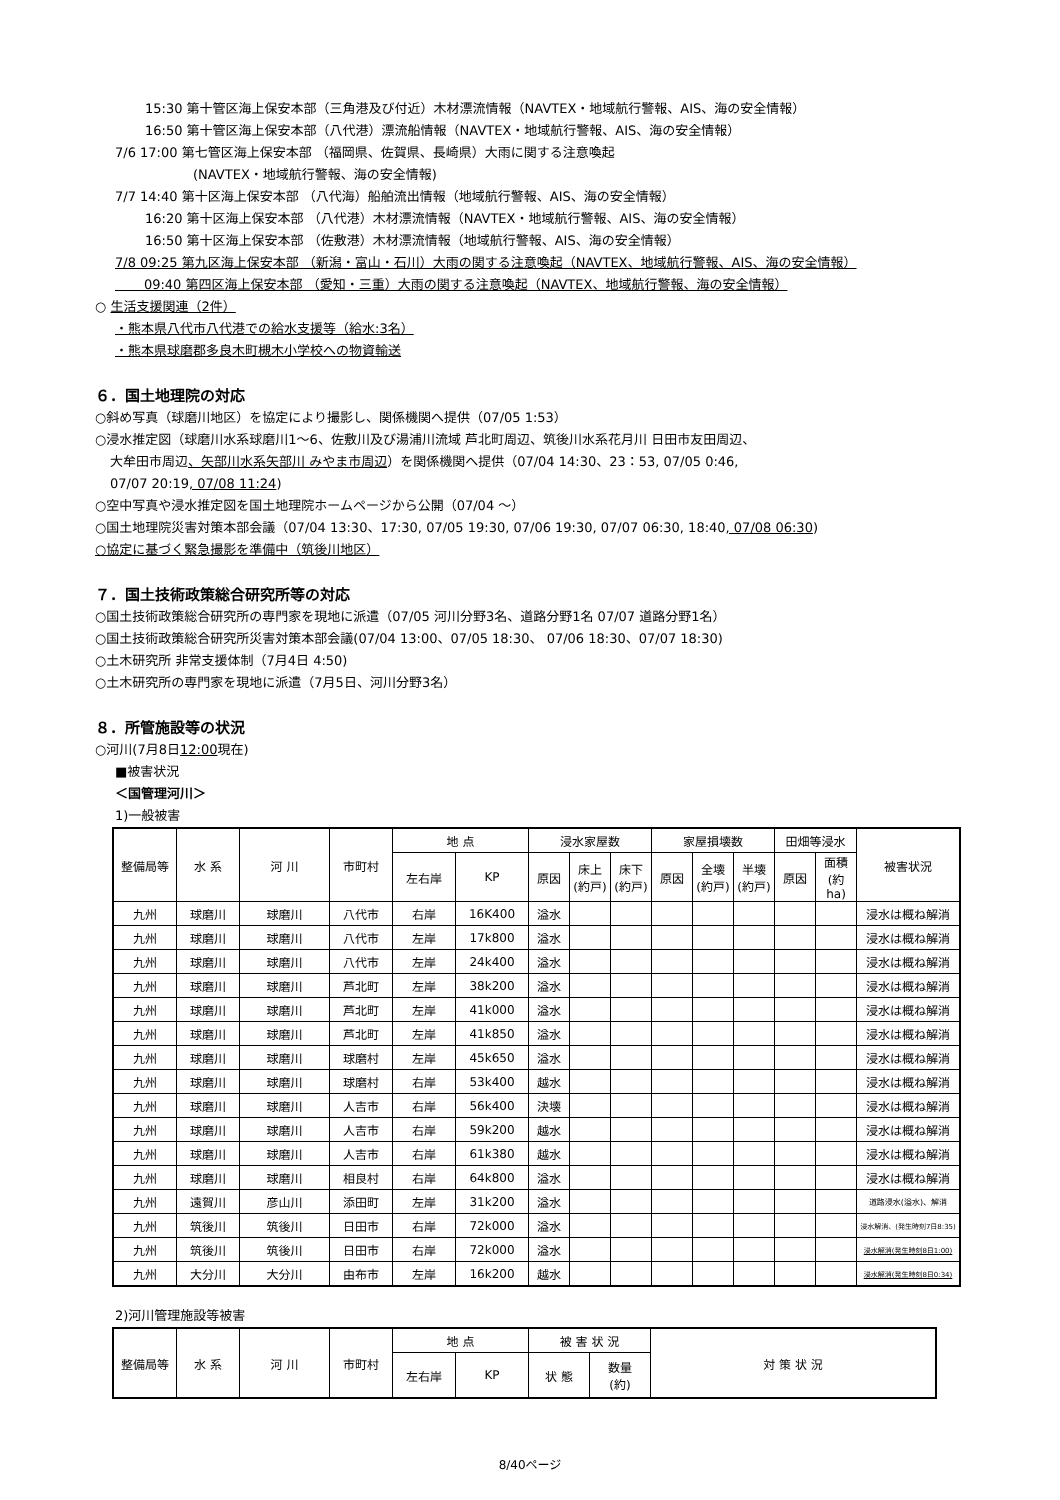15:30 第十管区海上保安本部（三角港及び付近）木材漂流情報（NAVTEX・地域航行警報、AIS、海の安全情報）
16:50 第十管区海上保安本部（八代港）漂流船情報（NAVTEX・地域航行警報、AIS、海の安全情報）
7/6 17:00 第七管区海上保安本部 （福岡県、佐賀県、長崎県）大雨に関する注意喚起
(NAVTEX・地域航行警報、海の安全情報)
7/7 14:40 第十区海上保安本部 （八代海）船舶流出情報（地域航行警報、AIS、海の安全情報）
16:20 第十区海上保安本部 （八代港）木材漂流情報（NAVTEX・地域航行警報、AIS、海の安全情報）
16:50 第十区海上保安本部 （佐敷港）木材漂流情報（地域航行警報、AIS、海の安全情報）
7/8 09:25 第九区海上保安本部 （新潟・富山・石川）大雨の関する注意喚起（NAVTEX、地域航行警報、AIS、海の安全情報）
09:40 第四区海上保安本部 （愛知・三重）大雨の関する注意喚起（NAVTEX、地域航行警報、海の安全情報）
○ 生活支援関連（2件）
・熊本県八代市八代港での給水支援等（給水:3名）
・熊本県球磨郡多良木町槻木小学校への物資輸送
６．国土地理院の対応
○斜め写真（球磨川地区）を協定により撮影し、関係機関へ提供（07/05 1:53）
○浸水推定図（球磨川水系球磨川1～6、佐敷川及び湯浦川流域 芦北町周辺、筑後川水系花月川 日田市友田周辺、
大牟田市周辺、矢部川水系矢部川 みやま市周辺）を関係機関へ提供（07/04 14:30、23：53, 07/05 0:46,
07/07 20:19, 07/08 11:24)
○空中写真や浸水推定図を国土地理院ホームページから公開（07/04 ～）
○国土地理院災害対策本部会議（07/04 13:30、17:30, 07/05 19:30, 07/06 19:30, 07/07 06:30, 18:40, 07/08 06:30)
○協定に基づく緊急撮影を準備中（筑後川地区）
７．国土技術政策総合研究所等の対応
○国土技術政策総合研究所の専門家を現地に派遣（07/05 河川分野3名、道路分野1名 07/07 道路分野1名）
○国土技術政策総合研究所災害対策本部会議(07/04 13:00、07/05 18:30、 07/06 18:30、07/07 18:30)
○土木研究所 非常支援体制（7月4日 4:50)
○土木研究所の専門家を現地に派遣（7月5日、河川分野3名）
８．所管施設等の状況
○河川(7月8日12:00現在)
■被害状況
＜国管理河川＞
1)一般被害
| 整備局等 | 水 系 | 河 川 | 市町村 | 地 点 | | 浸水家屋数 | | | 家屋損壊数 | | | 田畑等浸水 | | 被害状況 |
| --- | --- | --- | --- | --- | --- | --- | --- | --- | --- | --- | --- | --- | --- | --- |
| | | | | 左右岸 | KP | 原因 | 床上 (約戸) | 床下 (約戸) | 原因 | 全壊 (約戸) | 半壊 (約戸) | 原因 | 面積 (約ha) | |
| 九州 | 球磨川 | 球磨川 | 八代市 | 右岸 | 16K400 | 溢水 | | | | | | | | 浸水は概ね解消 |
| 九州 | 球磨川 | 球磨川 | 八代市 | 左岸 | 17k800 | 溢水 | | | | | | | | 浸水は概ね解消 |
| 九州 | 球磨川 | 球磨川 | 八代市 | 左岸 | 24k400 | 溢水 | | | | | | | | 浸水は概ね解消 |
| 九州 | 球磨川 | 球磨川 | 芦北町 | 左岸 | 38k200 | 溢水 | | | | | | | | 浸水は概ね解消 |
| 九州 | 球磨川 | 球磨川 | 芦北町 | 左岸 | 41k000 | 溢水 | | | | | | | | 浸水は概ね解消 |
| 九州 | 球磨川 | 球磨川 | 芦北町 | 左岸 | 41k850 | 溢水 | | | | | | | | 浸水は概ね解消 |
| 九州 | 球磨川 | 球磨川 | 球磨村 | 左岸 | 45k650 | 溢水 | | | | | | | | 浸水は概ね解消 |
| 九州 | 球磨川 | 球磨川 | 球磨村 | 右岸 | 53k400 | 越水 | | | | | | | | 浸水は概ね解消 |
| 九州 | 球磨川 | 球磨川 | 人吉市 | 右岸 | 56k400 | 決壊 | | | | | | | | 浸水は概ね解消 |
| 九州 | 球磨川 | 球磨川 | 人吉市 | 右岸 | 59k200 | 越水 | | | | | | | | 浸水は概ね解消 |
| 九州 | 球磨川 | 球磨川 | 人吉市 | 右岸 | 61k380 | 越水 | | | | | | | | 浸水は概ね解消 |
| 九州 | 球磨川 | 球磨川 | 相良村 | 右岸 | 64k800 | 溢水 | | | | | | | | 浸水は概ね解消 |
| 九州 | 遠賀川 | 彦山川 | 添田町 | 左岸 | 31k200 | 溢水 | | | | | | | | 道路浸水(溢水)、解消 |
| 九州 | 筑後川 | 筑後川 | 日田市 | 右岸 | 72k000 | 溢水 | | | | | | | | 浸水解消、(発生時刻7日8:35) |
| 九州 | 筑後川 | 筑後川 | 日田市 | 右岸 | 72k000 | 溢水 | | | | | | | | 浸水解消(発生時刻8日1:00) |
| 九州 | 大分川 | 大分川 | 由布市 | 左岸 | 16k200 | 越水 | | | | | | | | 浸水解消(発生時刻8日0:34) |
2)河川管理施設等被害
| 整備局等 | 水 系 | 河 川 | 市町村 | 地 点 | | 被 害 状 況 | | 対 策 状 況 |
| --- | --- | --- | --- | --- | --- | --- | --- | --- |
| | | | | 左右岸 | KP | 状 態 | 数量 (約) | |
8/40ページ